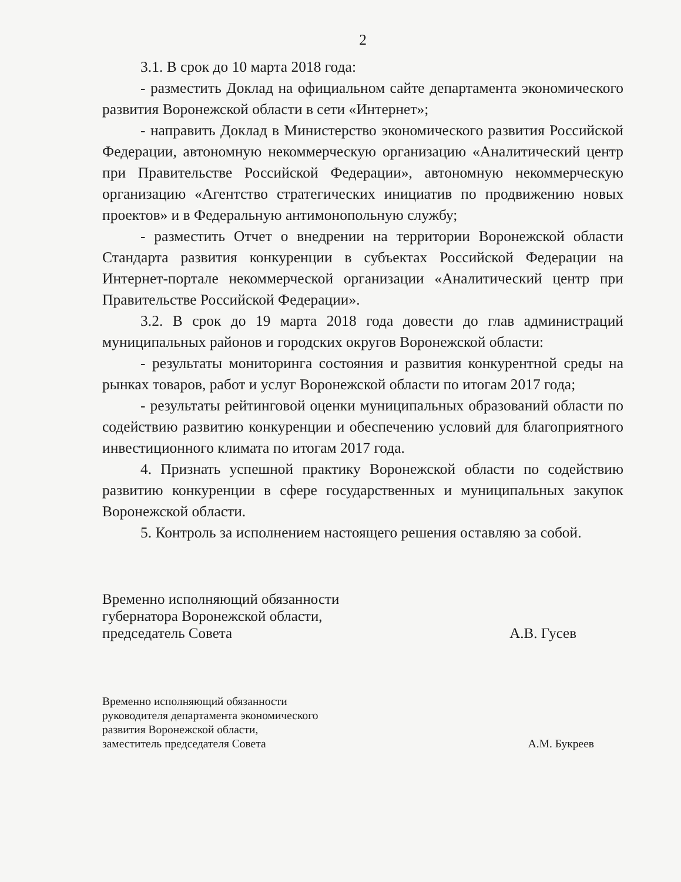2
3.1. В срок до 10 марта 2018 года:
- разместить Доклад на официальном сайте департамента экономического развития Воронежской области в сети «Интернет»;
- направить Доклад в Министерство экономического развития Российской Федерации, автономную некоммерческую организацию «Аналитический центр при Правительстве Российской Федерации», автономную некоммерческую организацию «Агентство стратегических инициатив по продвижению новых проектов» и в Федеральную антимонопольную службу;
- разместить Отчет о внедрении на территории Воронежской области Стандарта развития конкуренции в субъектах Российской Федерации на Интернет-портале некоммерческой организации «Аналитический центр при Правительстве Российской Федерации».
3.2. В срок до 19 марта 2018 года довести до глав администраций муниципальных районов и городских округов Воронежской области:
- результаты мониторинга состояния и развития конкурентной среды на рынках товаров, работ и услуг Воронежской области по итогам 2017 года;
- результаты рейтинговой оценки муниципальных образований области по содействию развитию конкуренции и обеспечению условий для благоприятного инвестиционного климата по итогам 2017 года.
4. Признать успешной практику Воронежской области по содействию развитию конкуренции в сфере государственных и муниципальных закупок Воронежской области.
5. Контроль за исполнением настоящего решения оставляю за собой.
Временно исполняющий обязанности
губернатора Воронежской области,
председатель Совета
А.В. Гусев
Временно исполняющий обязанности
руководителя департамента экономического
развития Воронежской области,
заместитель председателя Совета
А.М. Букреев